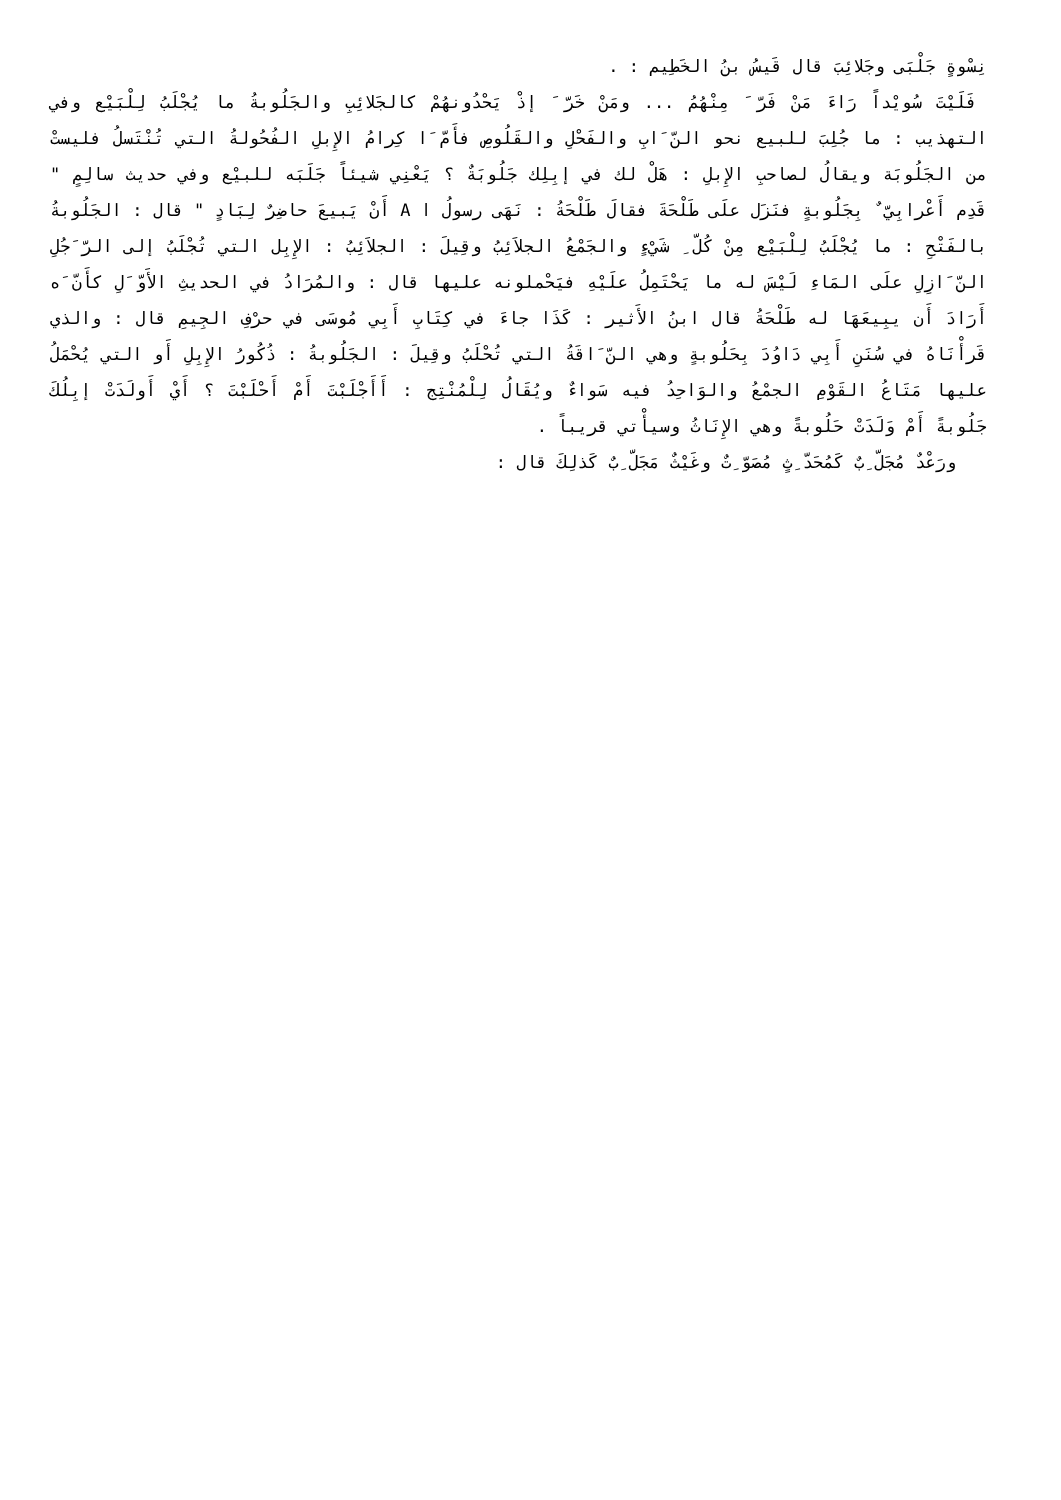نِسْوةٍ جَلْبَى وجَلائِبَ قال قَيسُ بنُ الخَطِيم : .
فَلَيْتَ سُويْداً رَاءَ مَنْ فَرّ َ مِنْهُمُ ... ومَنْ خَرّ َ إذْ يَحْدُونهُمْ كالجَلائِبِ والجَلُوبةُ ما يُجْلَبُ لِلْبَيْع وفي التهذيب : ما جُلِبَ للبيع نحو النّ َابِ والفَحْلِ والقَلُوصِ فأَمّ َا كِرامُ الإِبلِ الفُحُولةُ التي تُنْتَسلُ فليستْ من الجَلُوبَة ويقالُ لصاحبِ الإِبلِ : هَلْ لك في إبِلِك جَلُوبَةٌ ؟ يَعْنِي شيئاً جَلَبَه للبيْع وفي حديث سالِمٍ " قَدِم أَعْرابِيّ ٌ بِجَلُوبةٍ فنَزَل علَى طَلْحَةَ فقالَ طَلْحَةُ : نَهَى رسولُ ا A أَنْ يَبيعَ حاضِرٌ لِبَادٍ " قال : الجَلُوبةُ بالفَتْحِ : ما يُجْلَبُ لِلْبَيْع مِنْ كُلّ ِ شَيْءٍ والجَمْعُ الجلاَئِبُ وقِيلَ : الجلاَئِبُ : الإِبِل التي تُجْلَبُ إلى الرّ َجُلِ النّ َازِلِ علَى المَاءِ لَيْسَ له ما يَحْتَمِلُ علَيْهِ فيَحْملونه عليها قال : والمُرَادُ في الحديثِ الأَوّ َلِ كأَنّ َه أَرَادَ أَن يبِيعَهَا له طَلْحَةُ قال ابنُ الأَثير : كَذَا جاءَ في كِتَابِ أَبِي مُوسَى في حرْفِ الجِيمِ قال : والذي قَرأْنَاهُ في سُنَنِ أَبِي دَاوُدَ بِحَلُوبةٍ وهي النّ َاقَةُ التي تُحْلَبُ وقِيلَ : الجَلُوبةُ : ذُكُورُ الإِبِلِ أَو التي يُحْمَلُ عليها مَتَاعُ القَوْمِ الجمْعُ والوَاحِدُ فيه سَواءٌ ويُقَالُ لِلْمُنْتِج : أَأَجْلَبْتَ أَمْ أَحْلَبْتَ ؟ أَيْ أَولَدَتْ إبِلُكَ جَلُوبةً أَمْ وَلَدَتْ حَلُوبةً وهي الإِنَاثُ وسيأْتي قريباً .
ورَعْدٌ مُجَلّ ِبٌ كَمُحَدّ ِثٍ مُصَوّ ِتٌ وغَيْثٌ مَجَلّ ِبٌ كَذلِكَ قال :